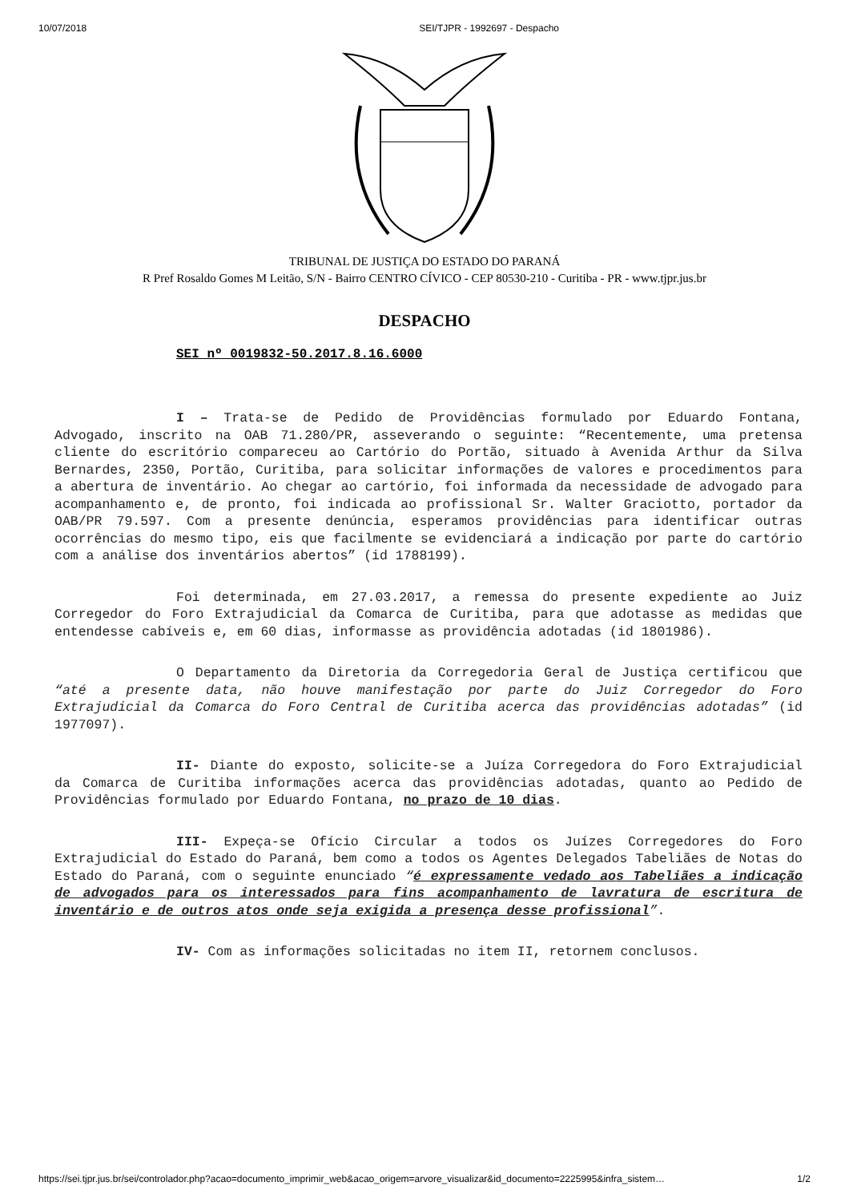10/07/2018 SEI/TJPR - 1992697 - Despacho
TRIBUNAL DE JUSTIÇA DO ESTADO DO PARANÁ
R Pref Rosaldo Gomes M Leitão, S/N - Bairro CENTRO CÍVICO - CEP 80530-210 - Curitiba - PR - www.tjpr.jus.br
DESPACHO
SEI nº 0019832-50.2017.8.16.6000
I – Trata-se de Pedido de Providências formulado por Eduardo Fontana, Advogado, inscrito na OAB 71.280/PR, asseverando o seguinte: “Recentemente, uma pretensa cliente do escritório compareceu ao Cartório do Portão, situado à Avenida Arthur da Silva Bernardes, 2350, Portão, Curitiba, para solicitar informações de valores e procedimentos para a abertura de inventário. Ao chegar ao cartório, foi informada da necessidade de advogado para acompanhamento e, de pronto, foi indicada ao profissional Sr. Walter Graciotto, portador da OAB/PR 79.597. Com a presente denúncia, esperamos providências para identificar outras ocorrências do mesmo tipo, eis que facilmente se evidenciará a indicação por parte do cartório com a análise dos inventários abertos” (id 1788199).
Foi determinada, em 27.03.2017, a remessa do presente expediente ao Juiz Corregedor do Foro Extrajudicial da Comarca de Curitiba, para que adotasse as medidas que entendesse cabíveis e, em 60 dias, informasse as providência adotadas (id 1801986).
O Departamento da Diretoria da Corregedoria Geral de Justiça certificou que “até a presente data, não houve manifestação por parte do Juiz Corregedor do Foro Extrajudicial da Comarca do Foro Central de Curitiba acerca das providências adotadas” (id 1977097).
II- Diante do exposto, solicite-se a Juíza Corregedora do Foro Extrajudicial da Comarca de Curitiba informações acerca das providências adotadas, quanto ao Pedido de Providências formulado por Eduardo Fontana, no prazo de 10 dias.
III- Expeça-se Ofício Circular a todos os Juízes Corregedores do Foro Extrajudicial do Estado do Paraná, bem como a todos os Agentes Delegados Tabeliães de Notas do Estado do Paraná, com o seguinte enunciado “é expressamente vedado aos Tabeliães a indicação de advogados para os interessados para fins acompanhamento de lavratura de escritura de inventário e de outros atos onde seja exigida a presença desse profissional”.
IV- Com as informações solicitadas no item II, retornem conclusos.
https://sei.tjpr.jus.br/sei/controlador.php?acao=documento_imprimir_web&acao_origem=arvore_visualizar&id_documento=2225995&infra_sistem… 1/2